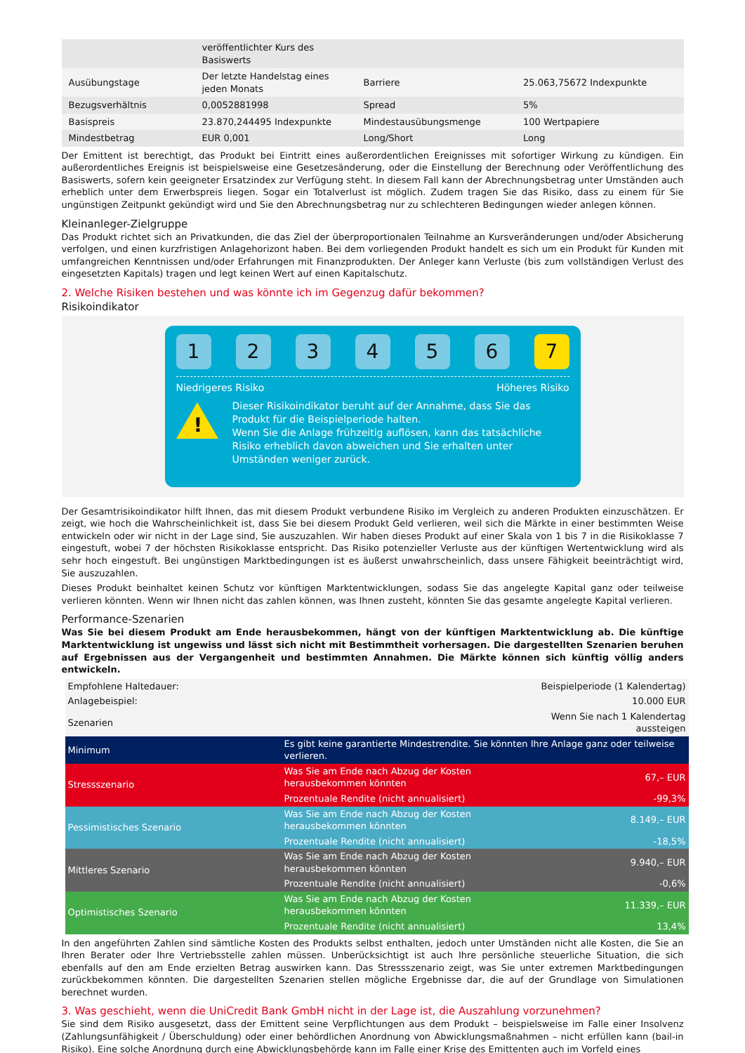| | veröffentlichter Kurs des Basiswerts | | |
| Ausübungstage | Der letzte Handelstag eines jeden Monats | Barriere | 25.063,75672 Indexpunkte |
| Bezugsverhältnis | 0,0052881998 | Spread | 5% |
| Basispreis | 23.870,244495 Indexpunkte | Mindestausübungsmenge | 100 Wertpapiere |
| Mindestbetrag | EUR 0,001 | Long/Short | Long |
Der Emittent ist berechtigt, das Produkt bei Eintritt eines außerordentlichen Ereignisses mit sofortiger Wirkung zu kündigen. Ein außerordentliches Ereignis ist beispielsweise eine Gesetzesänderung, oder die Einstellung der Berechnung oder Veröffentlichung des Basiswerts, sofern kein geeigneter Ersatzindex zur Verfügung steht. In diesem Fall kann der Abrechnungsbetrag unter Umständen auch erheblich unter dem Erwerbspreis liegen. Sogar ein Totalverlust ist möglich. Zudem tragen Sie das Risiko, dass zu einem für Sie ungünstigen Zeitpunkt gekündigt wird und Sie den Abrechnungsbetrag nur zu schlechteren Bedingungen wieder anlegen können.
Kleinanleger-Zielgruppe
Das Produkt richtet sich an Privatkunden, die das Ziel der überproportionalen Teilnahme an Kursveränderungen und/oder Absicherung verfolgen, und einen kurzfristigen Anlagehorizont haben. Bei dem vorliegenden Produkt handelt es sich um ein Produkt für Kunden mit umfangreichen Kenntnissen und/oder Erfahrungen mit Finanzprodukten. Der Anleger kann Verluste (bis zum vollständigen Verlust des eingesetzten Kapitals) tragen und legt keinen Wert auf einen Kapitalschutz.
2. Welche Risiken bestehen und was könnte ich im Gegenzug dafür bekommen?
Risikoindikator
1 2 3 4 5 6 7
Niedrigeres Risiko Höheres Risiko
!
Dieser Risikoindikator beruht auf der Annahme, dass Sie das Produkt für die Beispielperiode halten.
Wenn Sie die Anlage frühzeitig auflösen, kann das tatsächliche Risiko erheblich davon abweichen und Sie erhalten unter Umständen weniger zurück.
Der Gesamtrisikoindikator hilft Ihnen, das mit diesem Produkt verbundene Risiko im Vergleich zu anderen Produkten einzuschätzen. Er zeigt, wie hoch die Wahrscheinlichkeit ist, dass Sie bei diesem Produkt Geld verlieren, weil sich die Märkte in einer bestimmten Weise entwickeln oder wir nicht in der Lage sind, Sie auszuzahlen. Wir haben dieses Produkt auf einer Skala von 1 bis 7 in die Risikoklasse 7 eingestuft, wobei 7 der höchsten Risikoklasse entspricht. Das Risiko potenzieller Verluste aus der künftigen Wertentwicklung wird als sehr hoch eingestuft. Bei ungünstigen Marktbedingungen ist es äußerst unwahrscheinlich, dass unsere Fähigkeit beeinträchtigt wird, Sie auszuzahlen.
Dieses Produkt beinhaltet keinen Schutz vor künftigen Marktentwicklungen, sodass Sie das angelegte Kapital ganz oder teilweise verlieren könnten. Wenn wir Ihnen nicht das zahlen können, was Ihnen zusteht, könnten Sie das gesamte angelegte Kapital verlieren.
Performance-Szenarien
Was Sie bei diesem Produkt am Ende herausbekommen, hängt von der künftigen Marktentwicklung ab. Die künftige Marktentwicklung ist ungewiss und lässt sich nicht mit Bestimmtheit vorhersagen. Die dargestellten Szenarien beruhen auf Ergebnissen aus der Vergangenheit und bestimmten Annahmen. Die Märkte können sich künftig völlig anders entwickeln.
| Empfohlene Haltedauer: | | Beispielperiode (1 Kalendertag) |
| Anlagebeispiel: | | 10.000 EUR |
| Szenarien | | Wenn Sie nach 1 Kalendertag aussteigen |
| Minimum | Es gibt keine garantierte Mindestrendite. Sie könnten Ihre Anlage ganz oder teilweise verlieren. | |
| Stressszenario | Was Sie am Ende nach Abzug der Kosten herausbekommen könnten | 67,– EUR |
| | Prozentuale Rendite (nicht annualisiert) | -99,3% |
| Pessimistisches Szenario | Was Sie am Ende nach Abzug der Kosten herausbekommen könnten | 8.149,– EUR |
| | Prozentuale Rendite (nicht annualisiert) | -18,5% |
| Mittleres Szenario | Was Sie am Ende nach Abzug der Kosten herausbekommen könnten | 9.940,– EUR |
| | Prozentuale Rendite (nicht annualisiert) | -0,6% |
| Optimistisches Szenario | Was Sie am Ende nach Abzug der Kosten herausbekommen könnten | 11.339,– EUR |
| | Prozentuale Rendite (nicht annualisiert) | 13,4% |
In den angeführten Zahlen sind sämtliche Kosten des Produkts selbst enthalten, jedoch unter Umständen nicht alle Kosten, die Sie an Ihren Berater oder Ihre Vertriebsstelle zahlen müssen. Unberücksichtigt ist auch Ihre persönliche steuerliche Situation, die sich ebenfalls auf den am Ende erzielten Betrag auswirken kann. Das Stressszenario zeigt, was Sie unter extremen Marktbedingungen zurückbekommen könnten. Die dargestellten Szenarien stellen mögliche Ergebnisse dar, die auf der Grundlage von Simulationen berechnet wurden.
3. Was geschieht, wenn die UniCredit Bank GmbH nicht in der Lage ist, die Auszahlung vorzunehmen?
Sie sind dem Risiko ausgesetzt, dass der Emittent seine Verpflichtungen aus dem Produkt – beispielsweise im Falle einer Insolvenz (Zahlungsunfähigkeit / Überschuldung) oder einer behördlichen Anordnung von Abwicklungsmaßnahmen – nicht erfüllen kann (bail-in Risiko). Eine solche Anordnung durch eine Abwicklungsbehörde kann im Falle einer Krise des Emittenten auch im Vorfeld eines